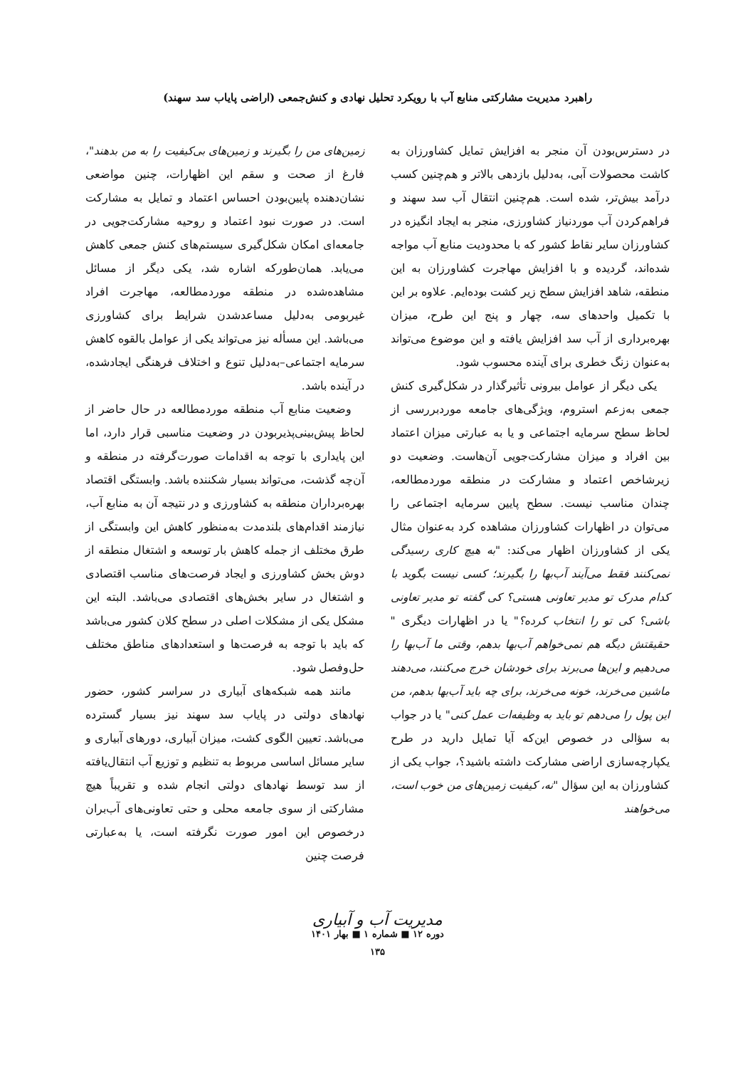راهبرد مدیریت مشارکتی منابع آب با رویکرد تحلیل نهادی و کنش‌جمعی (اراضی پایاب سد سهند)
در دسترس‌بودن آن منجر به افزایش تمایل کشاورزان به کاشت محصولات آبی، به‌دلیل بازدهی بالاتر و هم‌چنین کسب درآمد بیش‌تر، شده است. هم‌چنین انتقال آب سد سهند و فراهم‌کردن آب موردنیاز کشاورزی، منجر به ایجاد انگیزه در کشاورزان سایر نقاط کشور که با محدودیت منابع آب مواجه شده‌اند، گردیده و با افزایش مهاجرت کشاورزان به این منطقه، شاهد افزایش سطح زیر کشت بوده‌ایم. علاوه بر این با تکمیل واحدهای سه، چهار و پنج این طرح، میزان بهره‌برداری از آب سد افزایش یافته و این موضوع می‌تواند به‌عنوان زنگ خطری برای آینده محسوب شود.
یکی دیگر از عوامل بیرونی تأثیرگذار در شکل‌گیری کنش جمعی به‌زعم استروم، ویژگی‌های جامعه موردبررسی از لحاظ سطح سرمایه اجتماعی و یا به عبارتی میزان اعتماد بین افراد و میزان مشارکت‌جویی آن‌هاست. وضعیت دو زیرشاخص اعتماد و مشارکت در منطقه موردمطالعه، چندان مناسب نیست. سطح پایین سرمایه اجتماعی را می‌توان در اظهارات کشاورزان مشاهده کرد به‌عنوان مثال یکی از کشاورزان اظهار می‌کند: "به هیچ کاری رسیدگی نمی‌کنند فقط می‌آیند آب‌بها را بگیرند؛ کسی نیست بگوید با کدام مدرک تو مدیر تعاونی هستی؟ کی گفته تو مدیر تعاونی باشی؟ کی تو را انتخاب کرده؟" یا در اظهارات دیگری " حقیقتش دیگه هم نمی‌خواهم آب‌بها بدهم، وقتی ما آب‌بها را می‌دهیم و این‌ها می‌برند برای خودشان خرج می‌کنند، می‌دهند ماشین می‌خرند، خونه می‌خرند، برای چه باید آب‌بها بدهم، من این پول را می‌دهم تو باید به وظیفه‌ات عمل کنی" یا در جواب به سؤالی در خصوص این‌که آیا تمایل دارید در طرح یکپارچه‌سازی اراضی مشارکت داشته باشید؟، جواب یکی از کشاورزان به این سؤال "نه، کیفیت زمین‌های من خوب است، می‌خواهند
زمین‌های من را بگیرند و زمین‌های بی‌کیفیت را به من بدهند"، فارغ از صحت و سقم این اظهارات، چنین مواضعی نشان‌دهنده پایین‌بودن احساس اعتماد و تمایل به مشارکت است. در صورت نبود اعتماد و روحیه مشارکت‌جویی در جامعه‌ای امکان شکل‌گیری سیستم‌های کنش جمعی کاهش می‌یابد. همان‌طورکه اشاره شد، یکی دیگر از مسائل مشاهده‌شده در منطقه موردمطالعه، مهاجرت افراد غیربومی به‌دلیل مساعدشدن شرایط برای کشاورزی می‌باشد. این مسأله نیز می‌تواند یکی از عوامل بالقوه کاهش سرمایه اجتماعی–به‌دلیل تنوع و اختلاف فرهنگی ایجادشده، در آینده باشد.
وضعیت منابع آب منطقه موردمطالعه در حال حاضر از لحاظ پیش‌بینی‌پذیربودن در وضعیت مناسبی قرار دارد، اما این پایداری با توجه به اقدامات صورت‌گرفته در منطقه و آن‌چه گذشت، می‌تواند بسیار شکننده باشد. وابستگی اقتصاد بهره‌برداران منطقه به کشاورزی و در نتیجه آن به منابع آب، نیازمند اقدام‌های بلندمدت به‌منظور کاهش این وابستگی از طرق مختلف از جمله کاهش بار توسعه و اشتغال منطقه از دوش بخش کشاورزی و ایجاد فرصت‌های مناسب اقتصادی و اشتغال در سایر بخش‌های اقتصادی می‌باشد. البته این مشکل یکی از مشکلات اصلی در سطح کلان کشور می‌باشد که باید با توجه به فرصت‌ها و استعدادهای مناطق مختلف حل‌وفصل شود.
مانند همه شبکه‌های آبیاری در سراسر کشور، حضور نهادهای دولتی در پایاب سد سهند نیز بسیار گسترده می‌باشد. تعیین الگوی کشت، میزان آبیاری، دورهای آبیاری و سایر مسائل اساسی مربوط به تنظیم و توزیع آب انتقال‌یافته از سد توسط نهادهای دولتی انجام شده و تقریباً هیچ مشارکتی از سوی جامعه محلی و حتی تعاونی‌های آب‌بران درخصوص این امور صورت نگرفته است، یا به‌عبارتی فرصت چنین
مدیریت آب و آبیاری
دوره ۱۲ ■ شماره ۱ ■ بهار ۱۴۰۱
۱۳۵